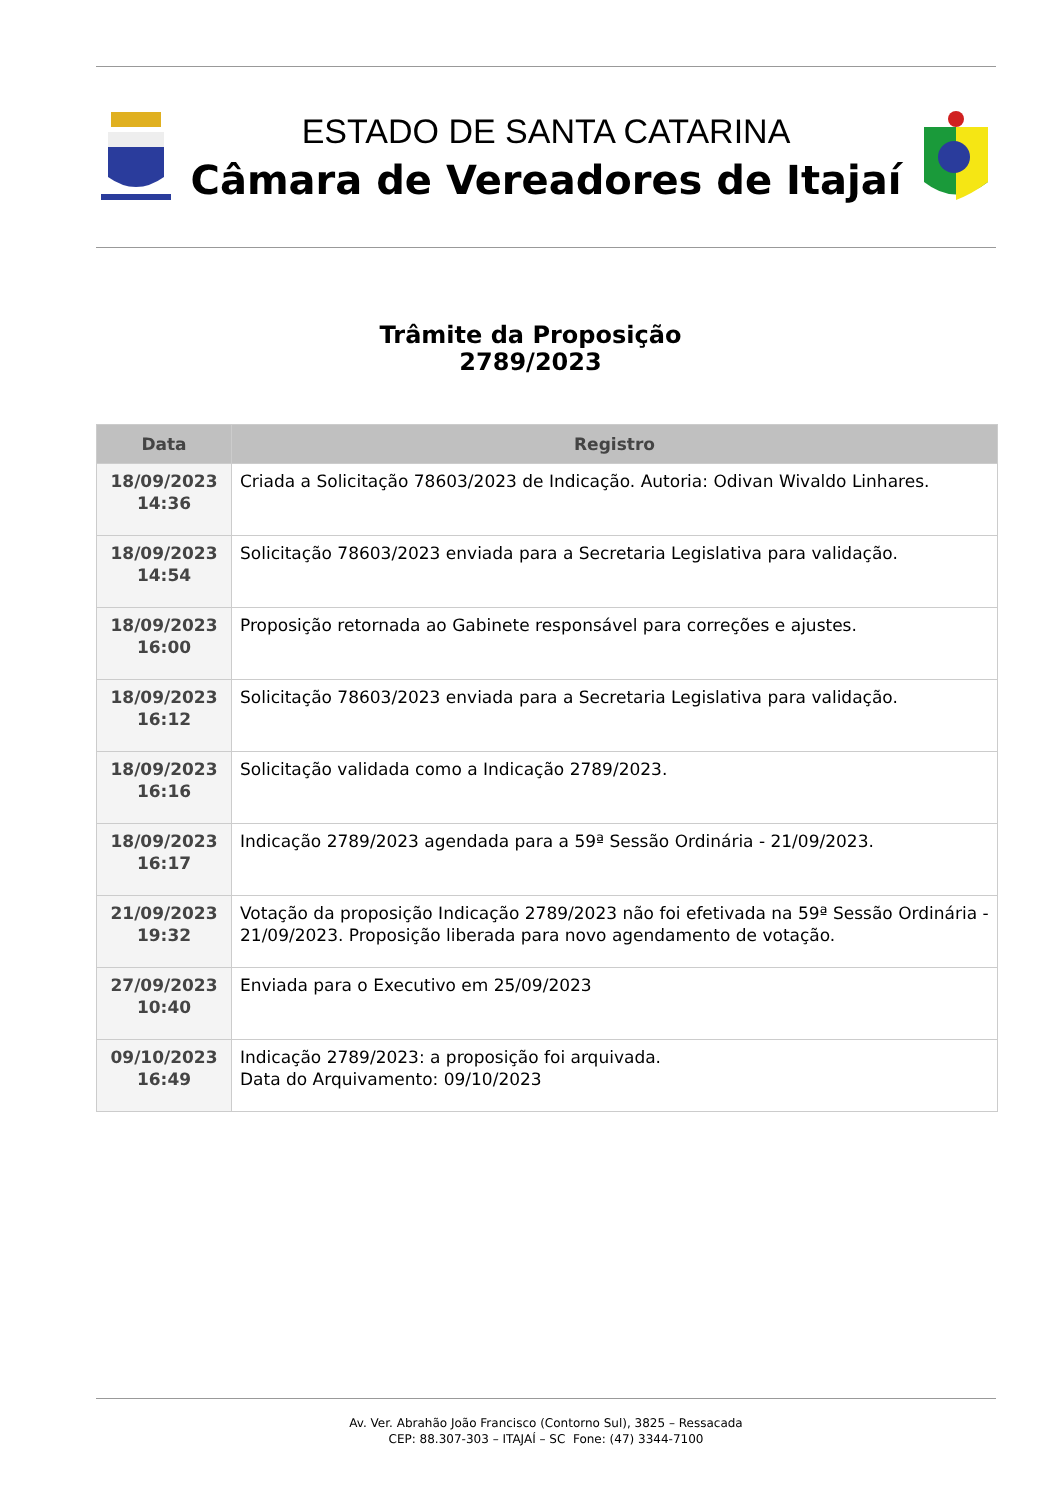ESTADO DE SANTA CATARINA
Câmara de Vereadores de Itajaí
Trâmite da Proposição
2789/2023
| Data | Registro |
| --- | --- |
| 18/09/2023 14:36 | Criada a Solicitação 78603/2023 de Indicação. Autoria: Odivan Wivaldo Linhares. |
| 18/09/2023 14:54 | Solicitação 78603/2023 enviada para a Secretaria Legislativa para validação. |
| 18/09/2023 16:00 | Proposição retornada ao Gabinete responsável para correções e ajustes. |
| 18/09/2023 16:12 | Solicitação 78603/2023 enviada para a Secretaria Legislativa para validação. |
| 18/09/2023 16:16 | Solicitação validada como a Indicação 2789/2023. |
| 18/09/2023 16:17 | Indicação 2789/2023 agendada para a 59ª Sessão Ordinária - 21/09/2023. |
| 21/09/2023 19:32 | Votação da proposição Indicação 2789/2023 não foi efetivada na 59ª Sessão Ordinária - 21/09/2023. Proposição liberada para novo agendamento de votação. |
| 27/09/2023 10:40 | Enviada para o Executivo em 25/09/2023 |
| 09/10/2023 16:49 | Indicação 2789/2023: a proposição foi arquivada. Data do Arquivamento: 09/10/2023 |
Av. Ver. Abrahão João Francisco (Contorno Sul), 3825 – Ressacada
CEP: 88.307-303 – ITAJAÍ – SC Fone: (47) 3344-7100